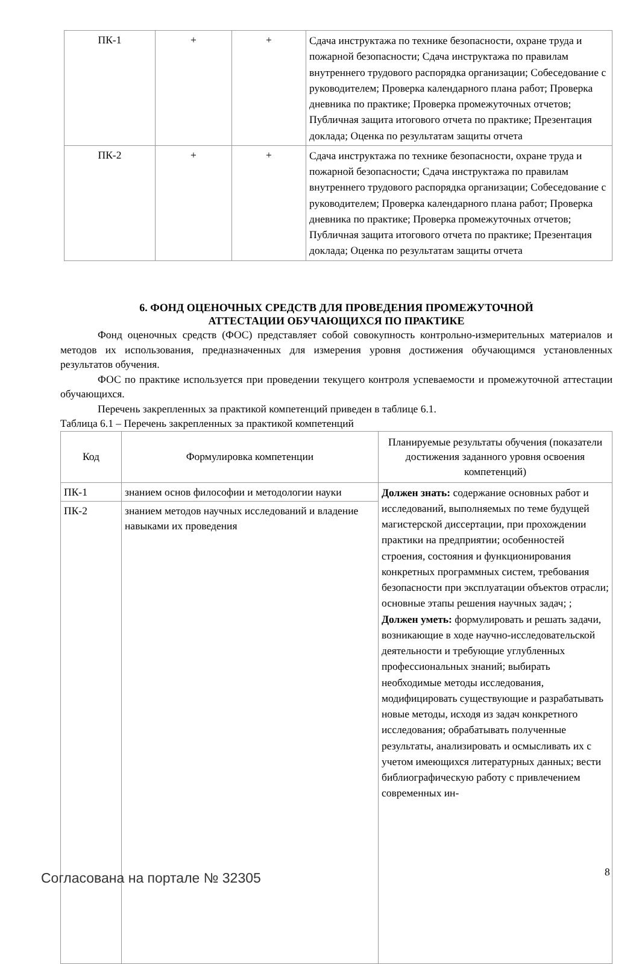| ПК-1 | + | + | Сдача инструктажа по технике безопасности, охране труда и пожарной безопасности; Сдача инструктажа по правилам внутреннего трудового распорядка организации; Собеседование с руководителем; Проверка календарного плана работ; Проверка дневника по практике; Проверка промежуточных отчетов; Публичная защита итогового отчета по практике; Презентация доклада; Оценка по результатам защиты отчета |
| ПК-2 | + | + | Сдача инструктажа по технике безопасности, охране труда и пожарной безопасности; Сдача инструктажа по правилам внутреннего трудового распорядка организации; Собеседование с руководителем; Проверка календарного плана работ; Проверка дневника по практике; Проверка промежуточных отчетов; Публичная защита итогового отчета по практике; Презентация доклада; Оценка по результатам защиты отчета |
6. ФОНД ОЦЕНОЧНЫХ СРЕДСТВ ДЛЯ ПРОВЕДЕНИЯ ПРОМЕЖУТОЧНОЙ
АТТЕСТАЦИИ ОБУЧАЮЩИХСЯ ПО ПРАКТИКЕ
Фонд оценочных средств (ФОС) представляет собой совокупность контрольно-измерительных материалов и методов их использования, предназначенных для измерения уровня достижения обучающимся установленных результатов обучения.
ФОС по практике используется при проведении текущего контроля успеваемости и промежуточной аттестации обучающихся.
Перечень закрепленных за практикой компетенций приведен в таблице 6.1.
Таблица 6.1 – Перечень закрепленных за практикой компетенций
| Код | Формулировка компетенции | Планируемые результаты обучения (показатели достижения заданного уровня освоения компетенций) |
| --- | --- | --- |
| ПК-1 | знанием основ философии и методологии науки | Должен знать: содержание основных работ и исследований, выполняемых по теме будущей магистерской диссертации, при прохождении практики на предприятии; особенностей строения, состояния и функционирования конкретных программных систем, требования безопасности при эксплуатации объектов отрасли; основные этапы решения научных задач; ; Должен уметь: формулировать и решать задачи, возникающие в ходе научно-исследовательской деятельности и требующие углубленных профессиональных знаний; выбирать необходимые методы исследования, модифицировать существующие и разрабатывать новые методы, исходя из задач конкретного исследования; обрабатывать полученные результаты, анализировать и осмысливать их с учетом имеющихся литературных данных; вести библиографическую работу с привлечением современных ин- |
| ПК-2 | знанием методов научных исследований и владение навыками их проведения | |
Согласована на портале № 32305 8